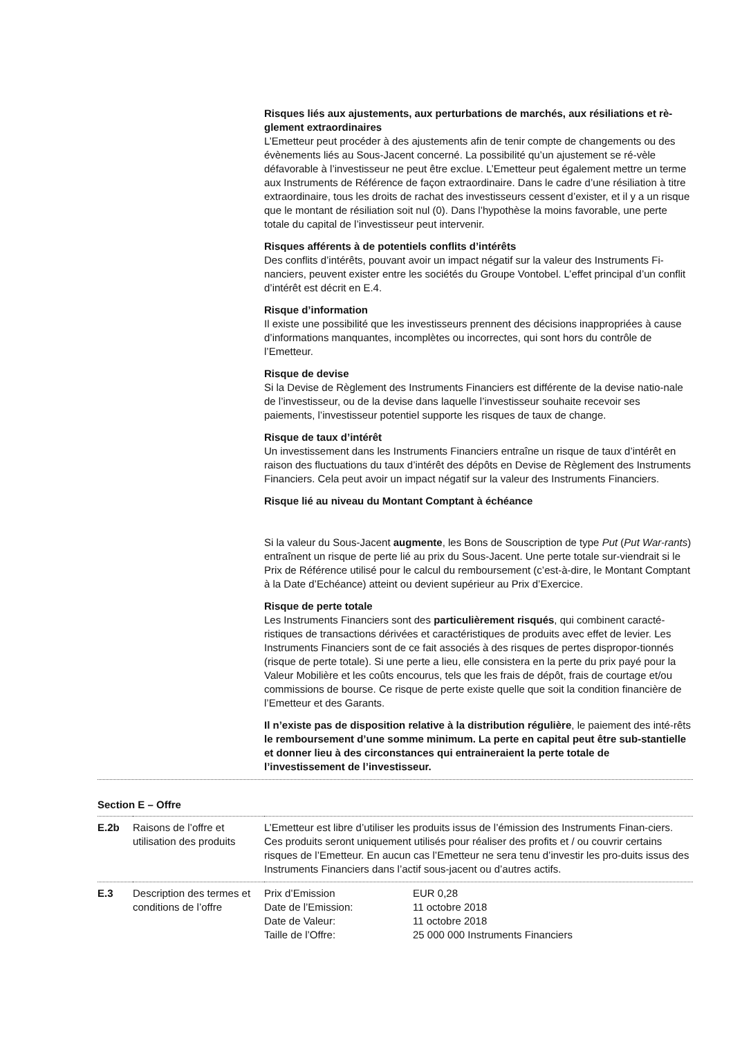Risques liés aux ajustements, aux perturbations de marchés, aux résiliations et rè-glement extraordinaires
L’Emetteur peut procéder à des ajustements afin de tenir compte de changements ou des évènements liés au Sous-Jacent concerné. La possibilité qu’un ajustement se ré-vèle défavorable à l’investisseur ne peut être exclue. L’Emetteur peut également mettre un terme aux Instruments de Référence de façon extraordinaire. Dans le cadre d’une résiliation à titre extraordinaire, tous les droits de rachat des investisseurs cessent d’exister, et il y a un risque que le montant de résiliation soit nul (0). Dans l’hypothèse la moins favorable, une perte totale du capital de l’investisseur peut intervenir.
Risques afférents à de potentiels conflits d’intérêts
Des conflits d’intérêts, pouvant avoir un impact négatif sur la valeur des Instruments Fi-nanciers, peuvent exister entre les sociétés du Groupe Vontobel. L’effet principal d’un conflit d’intérêt est décrit en E.4.
Risque d’information
Il existe une possibilité que les investisseurs prennent des décisions inappropriées à cause d’informations manquantes, incomplètes ou incorrectes, qui sont hors du contrôle de l’Emetteur.
Risque de devise
Si la Devise de Règlement des Instruments Financiers est différente de la devise natio-nale de l’investisseur, ou de la devise dans laquelle l’investisseur souhaite recevoir ses paiements, l’investisseur potentiel supporte les risques de taux de change.
Risque de taux d’intérêt
Un investissement dans les Instruments Financiers entraîne un risque de taux d’intérêt en raison des fluctuations du taux d’intérêt des dépôts en Devise de Règlement des Instruments Financiers. Cela peut avoir un impact négatif sur la valeur des Instruments Financiers.
Risque lié au niveau du Montant Comptant à échéance
Si la valeur du Sous-Jacent augmente, les Bons de Souscription de type Put (Put War-rants) entraînent un risque de perte lié au prix du Sous-Jacent. Une perte totale sur-viendrait si le Prix de Référence utilisé pour le calcul du remboursement (c’est-à-dire, le Montant Comptant à la Date d’Echéance) atteint ou devient supérieur au Prix d’Exercice.
Risque de perte totale
Les Instruments Financiers sont des particulièrement risqués, qui combinent caracté-ristiques de transactions dérivées et caractéristiques de produits avec effet de levier. Les Instruments Financiers sont de ce fait associés à des risques de pertes dispropor-tionnés (risque de perte totale). Si une perte a lieu, elle consistera en la perte du prix payé pour la Valeur Mobilière et les coûts encourus, tels que les frais de dépôt, frais de courtage et/ou commissions de bourse. Ce risque de perte existe quelle que soit la condition financière de l’Emetteur et des Garants.
Il n’existe pas de disposition relative à la distribution régulière, le paiement des inté-rêts le remboursement d’une somme minimum. La perte en capital peut être sub-stantielle et donner lieu à des circonstances qui entraineraient la perte totale de l’investissement de l’investisseur.
Section E – Offre
| E.2b | Raisons de l’offre et utilisation des produits | L’Emetteur est libre d’utiliser les produits issus de l’émission des Instruments Finan-ciers. Ces produits seront uniquement utilisés pour réaliser des profits et / ou couvrir certains risques de l’Emetteur. En aucun cas l’Emetteur ne sera tenu d’investir les pro-duits issus des Instruments Financiers dans l’actif sous-jacent ou d’autres actifs. |
| E.3 | Description des termes et conditions de l’offre | / Prix d’Emission / EUR 0,28 / / Date de l’Emission: / 11 octobre 2018 / / Date de Valeur: / 11 octobre 2018 / / Taille de l’Offre: / 25 000 000 Instruments Financiers / |